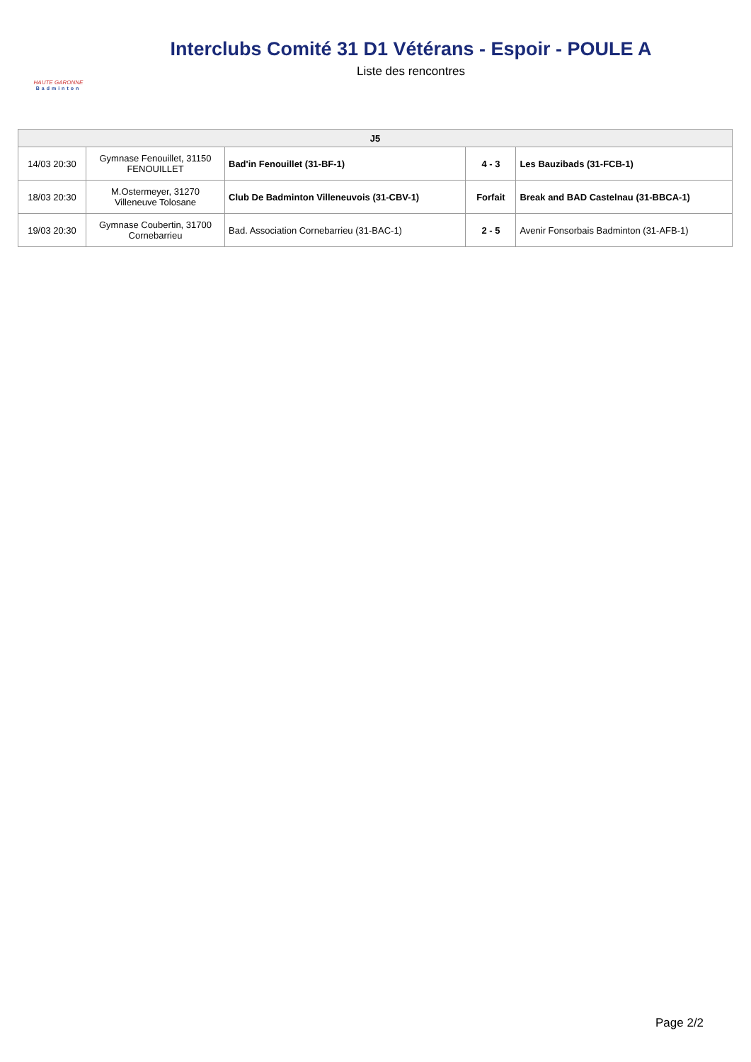HAUTE GARONNE
Badminton
Interclubs Comité 31 D1 Vétérans - Espoir - POULE A
Liste des rencontres
| J5 | | | | |
| --- | --- | --- | --- | --- |
| 14/03 20:30 | Gymnase Fenouillet, 31150 FENOUILLET | Bad'in Fenouillet (31-BF-1) | 4 - 3 | Les Bauzibads (31-FCB-1) |
| 18/03 20:30 | M.Ostermeyer, 31270 Villeneuve Tolosane | Club De Badminton Villeneuvois (31-CBV-1) | Forfait | Break and BAD Castelnau (31-BBCA-1) |
| 19/03 20:30 | Gymnase Coubertin, 31700 Cornebarrieu | Bad. Association Cornebarrieu (31-BAC-1) | 2 - 5 | Avenir Fonsorbais Badminton (31-AFB-1) |
Page 2/2